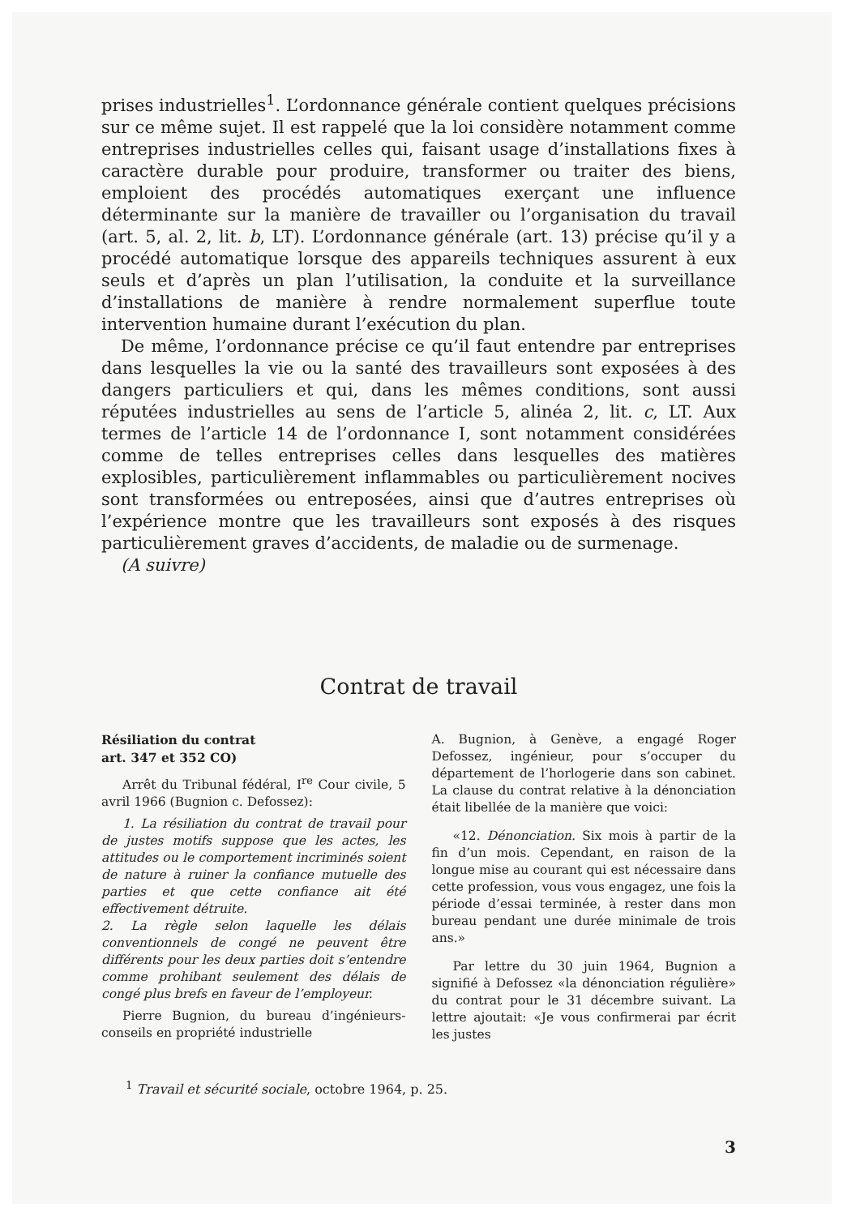prises industrielles<sup>1</sup>. L’ordonnance générale contient quelques précisions sur ce même sujet. Il est rappelé que la loi considère notamment comme entreprises industrielles celles qui, faisant usage d’installations fixes à caractère durable pour produire, transformer ou traiter des biens, emploient des procédés automatiques exerçant une influence déterminante sur la manière de travailler ou l’organisation du travail (art. 5, al. 2, lit. b, LT). L’ordonnance générale (art. 13) précise qu’il y a procédé automatique lorsque des appareils techniques assurent à eux seuls et d’après un plan l’utilisation, la conduite et la surveillance d’installations de manière à rendre normalement superflue toute intervention humaine durant l’exécution du plan.
De même, l’ordonnance précise ce qu’il faut entendre par entreprises dans lesquelles la vie ou la santé des travailleurs sont exposées à des dangers particuliers et qui, dans les mêmes conditions, sont aussi réputées industrielles au sens de l’article 5, alinéa 2, lit. c, LT. Aux termes de l’article 14 de l’ordonnance I, sont notamment considérées comme de telles entreprises celles dans lesquelles des matières explosibles, particulièrement inflammables ou particulièrement nocives sont transformées ou entreposées, ainsi que d’autres entreprises où l’expérience montre que les travailleurs sont exposés à des risques particulièrement graves d’accidents, de maladie ou de surmenage.
(A suivre)
Contrat de travail
Résiliation du contrat
art. 347 et 352 CO)
Arrêt du Tribunal fédéral, I<sup>re</sup> Cour civile, 5 avril 1966 (Bugnion c. Defossez):
1. La résiliation du contrat de travail pour de justes motifs suppose que les actes, les attitudes ou le comportement incriminés soient de nature à ruiner la confiance mutuelle des parties et que cette confiance ait été effectivement détruite.
2. La règle selon laquelle les délais conventionnels de congé ne peuvent être différents pour les deux parties doit s’entendre comme prohibant seulement des délais de congé plus brefs en faveur de l’employeur.
Pierre Bugnion, du bureau d’ingénieurs-conseils en propriété industrielle
A. Bugnion, à Genève, a engagé Roger Defossez, ingénieur, pour s’occuper du département de l’horlogerie dans son cabinet. La clause du contrat relative à la dénonciation était libellée de la manière que voici:
«12. Dénonciation. Six mois à partir de la fin d’un mois. Cependant, en raison de la longue mise au courant qui est nécessaire dans cette profession, vous vous engagez, une fois la période d’essai terminée, à rester dans mon bureau pendant une durée minimale de trois ans.»
Par lettre du 30 juin 1964, Bugnion a signifié à Defossez «la dénonciation régulière» du contrat pour le 31 décembre suivant. La lettre ajoutait: «Je vous confirmerai par écrit les justes
<sup>1</sup> Travail et sécurité sociale, octobre 1964, p. 25.
3